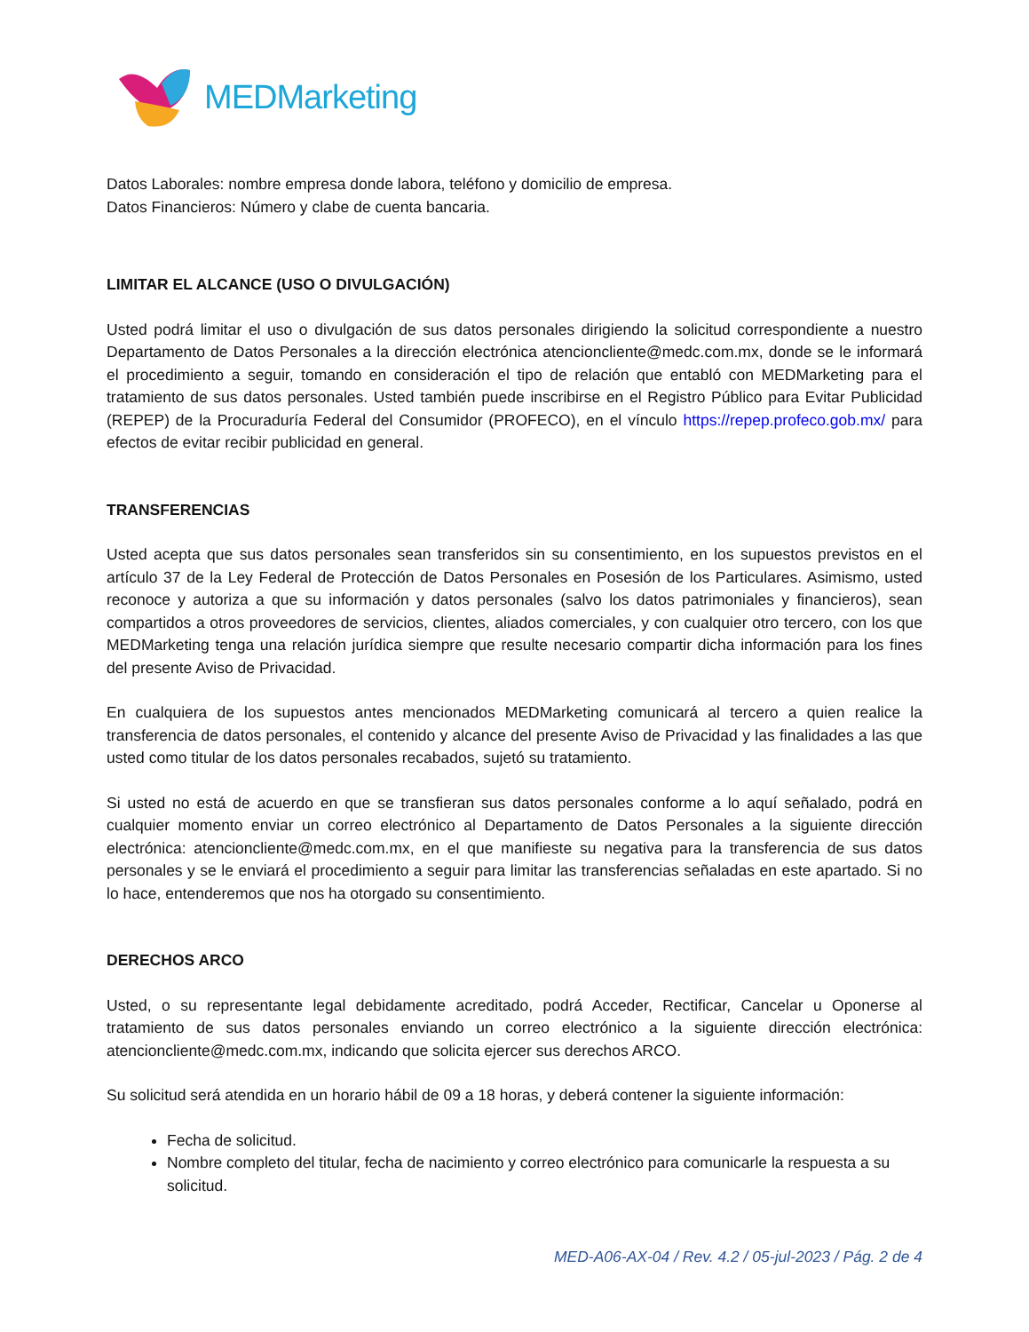MEDMarketing
Datos Laborales: nombre empresa donde labora, teléfono y domicilio de empresa.
Datos Financieros: Número y clabe de cuenta bancaria.
LIMITAR EL ALCANCE (USO O DIVULGACIÓN)
Usted podrá limitar el uso o divulgación de sus datos personales dirigiendo la solicitud correspondiente a nuestro Departamento de Datos Personales a la dirección electrónica atencioncliente@medc.com.mx, donde se le informará el procedimiento a seguir, tomando en consideración el tipo de relación que entabló con MEDMarketing para el tratamiento de sus datos personales. Usted también puede inscribirse en el Registro Público para Evitar Publicidad (REPEP) de la Procuraduría Federal del Consumidor (PROFECO), en el vínculo https://repep.profeco.gob.mx/ para efectos de evitar recibir publicidad en general.
TRANSFERENCIAS
Usted acepta que sus datos personales sean transferidos sin su consentimiento, en los supuestos previstos en el artículo 37 de la Ley Federal de Protección de Datos Personales en Posesión de los Particulares. Asimismo, usted reconoce y autoriza a que su información y datos personales (salvo los datos patrimoniales y financieros), sean compartidos a otros proveedores de servicios, clientes, aliados comerciales, y con cualquier otro tercero, con los que MEDMarketing tenga una relación jurídica siempre que resulte necesario compartir dicha información para los fines del presente Aviso de Privacidad.
En cualquiera de los supuestos antes mencionados MEDMarketing comunicará al tercero a quien realice la transferencia de datos personales, el contenido y alcance del presente Aviso de Privacidad y las finalidades a las que usted como titular de los datos personales recabados, sujetó su tratamiento.
Si usted no está de acuerdo en que se transfieran sus datos personales conforme a lo aquí señalado, podrá en cualquier momento enviar un correo electrónico al Departamento de Datos Personales a la siguiente dirección electrónica: atencioncliente@medc.com.mx, en el que manifieste su negativa para la transferencia de sus datos personales y se le enviará el procedimiento a seguir para limitar las transferencias señaladas en este apartado. Si no lo hace, entenderemos que nos ha otorgado su consentimiento.
DERECHOS ARCO
Usted, o su representante legal debidamente acreditado, podrá Acceder, Rectificar, Cancelar u Oponerse al tratamiento de sus datos personales enviando un correo electrónico a la siguiente dirección electrónica: atencioncliente@medc.com.mx, indicando que solicita ejercer sus derechos ARCO.
Su solicitud será atendida en un horario hábil de 09 a 18 horas, y deberá contener la siguiente información:
Fecha de solicitud.
Nombre completo del titular, fecha de nacimiento y correo electrónico para comunicarle la respuesta a su solicitud.
MED-A06-AX-04 / Rev. 4.2 / 05-jul-2023 / Pág. 2 de 4